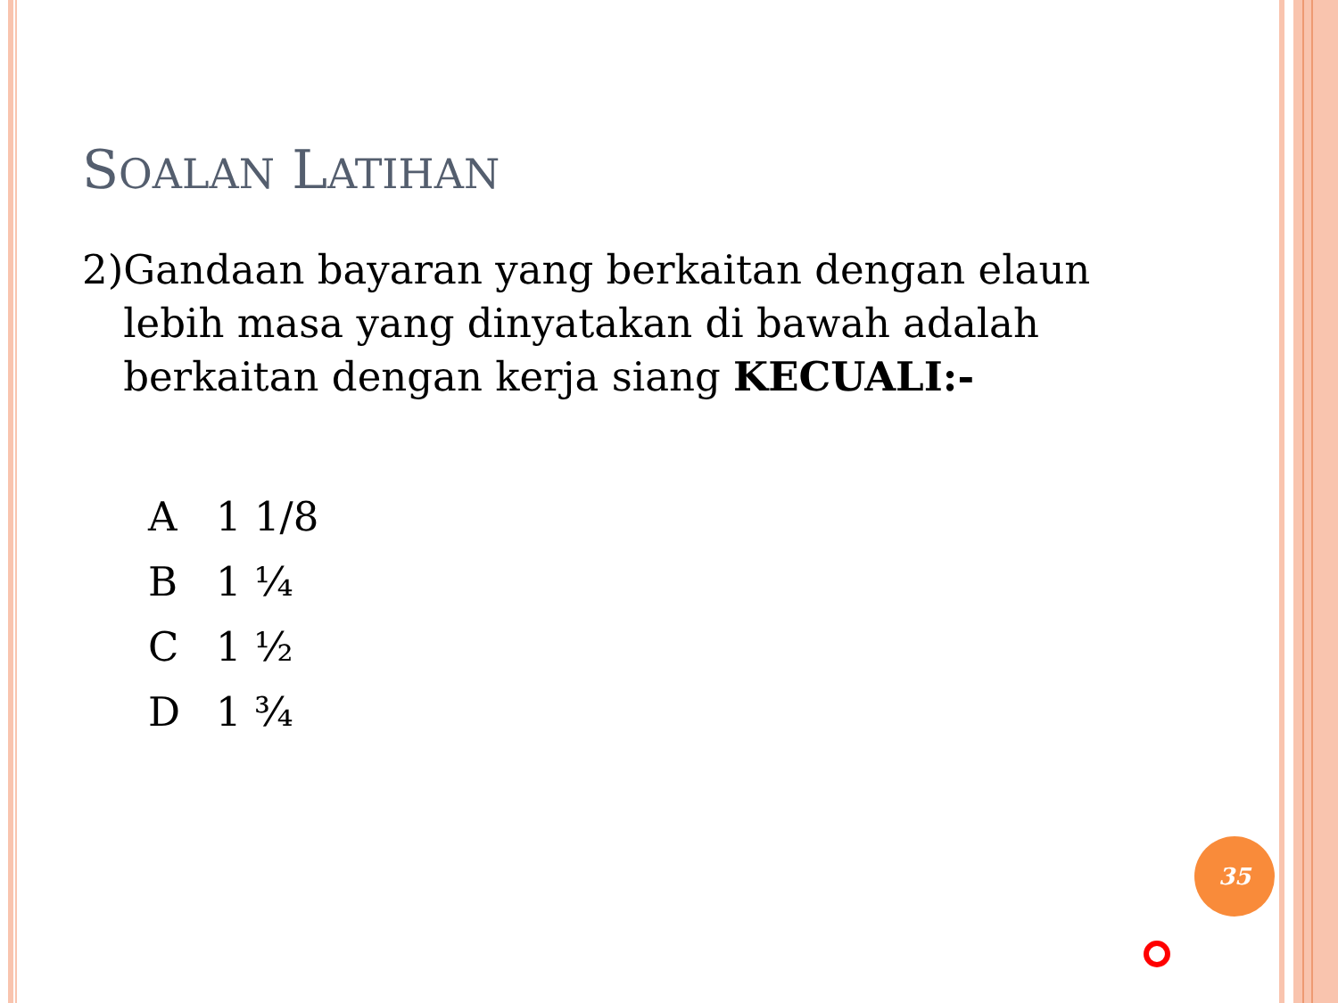SOALAN LATIHAN
2) Gandaan bayaran yang berkaitan dengan elaun lebih masa yang dinyatakan di bawah adalah berkaitan dengan kerja siang KECUALI:-
A 1 1/8
B 1 ¼
C 1 ½
D 1 ¾
35